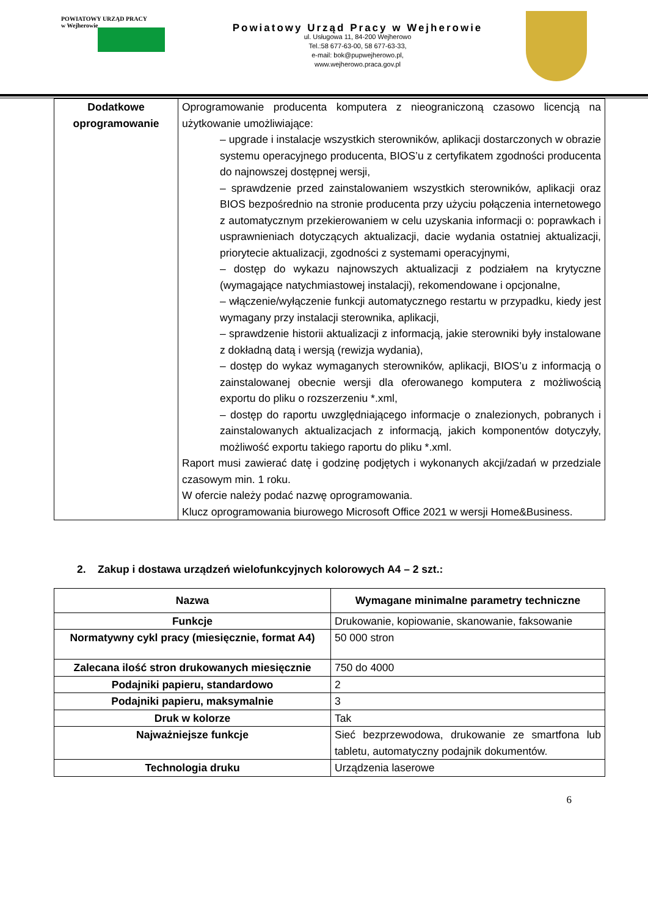POWIATOWY URZĄD PRACY
w Wejherowie
Powiatowy Urząd Pracy w Wejherowie
ul. Usługowa 11, 84-200 Wejherowo
Tel.:58 677-63-00, 58 677-63-33,
e-mail: bok@pupwejherowo.pl,
www.wejherowo.praca.gov.pl
| Dodatkowe oprogramowanie | Oprogramowanie producenta komputera z nieograniczoną czasowo licencją na użytkowanie umożliwiające: – upgrade i instalacje wszystkich sterowników, aplikacji dostarczonych w obrazie systemu operacyjnego producenta, BIOS’u z certyfikatem zgodności producenta do najnowszej dostępnej wersji, – sprawdzenie przed zainstalowaniem wszystkich sterowników, aplikacji oraz BIOS bezpośrednio na stronie producenta przy użyciu połączenia internetowego z automatycznym przekierowaniem w celu uzyskania informacji o: poprawkach i usprawnieniach dotyczących aktualizacji, dacie wydania ostatniej aktualizacji, priorytecie aktualizacji, zgodności z systemami operacyjnymi, – dostęp do wykazu najnowszych aktualizacji z podziałem na krytyczne (wymagające natychmiastowej instalacji), rekomendowane i opcjonalne, – włączenie/wyłączenie funkcji automatycznego restartu w przypadku, kiedy jest wymagany przy instalacji sterownika, aplikacji, – sprawdzenie historii aktualizacji z informacją, jakie sterowniki były instalowane z dokładną datą i wersją (rewizja wydania), – dostęp do wykaz wymaganych sterowników, aplikacji, BIOS’u z informacją o zainstalowanej obecnie wersji dla oferowanego komputera z możliwością exportu do pliku o rozszerzeniu *.xml, – dostęp do raportu uwzględniającego informacje o znalezionych, pobranych i zainstalowanych aktualizacjach z informacją, jakich komponentów dotyczyły, możliwość exportu takiego raportu do pliku *.xml. Raport musi zawierać datę i godzinę podjętych i wykonanych akcji/zadań w przedziale czasowym min. 1 roku. W ofercie należy podać nazwę oprogramowania. Klucz oprogramowania biurowego Microsoft Office 2021 w wersji Home&Business. |
2. Zakup i dostawa urządzeń wielofunkcyjnych kolorowych A4 – 2 szt.:
| Nazwa | Wymagane minimalne parametry techniczne |
| --- | --- |
| Funkcje | Drukowanie, kopiowanie, skanowanie, faksowanie |
| Normatywny cykl pracy (miesięcznie, format A4) | 50 000 stron |
| Zalecana ilość stron drukowanych miesięcznie | 750 do 4000 |
| Podajniki papieru, standardowo | 2 |
| Podajniki papieru, maksymalnie | 3 |
| Druk w kolorze | Tak |
| Najważniejsze funkcje | Sieć bezprzewodowa, drukowanie ze smartfona lub tabletu, automatyczny podajnik dokumentów. |
| Technologia druku | Urządzenia laserowe |
6